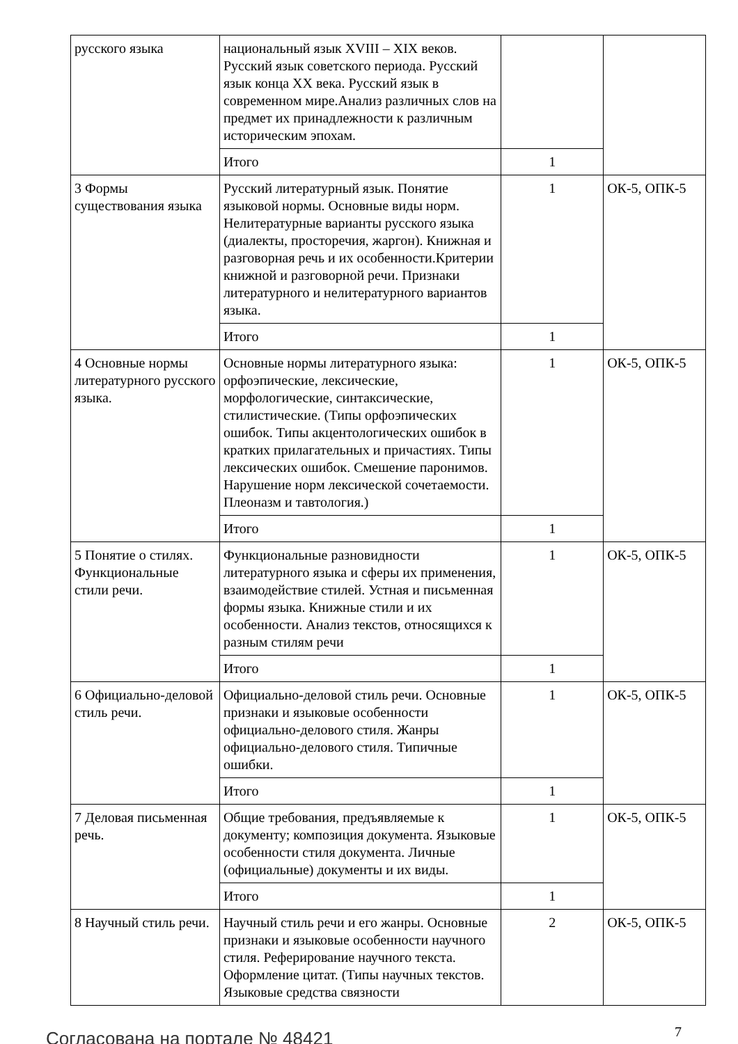| русского языка | национальный язык XVIII – XIX веков. Русский язык советского периода. Русский язык конца XX века. Русский язык в современном мире.Анализ различных слов на предмет их принадлежности к различным историческим эпохам. | | |
| | Итого | 1 | |
| 3 Формы существования языка | Русский литературный язык. Понятие языковой нормы. Основные виды норм. Нелитературные варианты русского языка (диалекты, просторечия, жаргон). Книжная и разговорная речь и их особенности.Критерии книжной и разговорной речи. Признаки литературного и нелитературного вариантов языка. | 1 | ОК-5, ОПК-5 |
| | Итого | 1 | |
| 4 Основные нормы литературного русского языка. | Основные нормы литературного языка: орфоэпические, лексические, морфологические, синтаксические, стилистические. (Типы орфоэпических ошибок. Типы акцентологических ошибок в кратких прилагательных и причастиях. Типы лексических ошибок. Смешение паронимов. Нарушение норм лексической сочетаемости. Плеоназм и тавтология.) | 1 | ОК-5, ОПК-5 |
| | Итого | 1 | |
| 5 Понятие о стилях. Функциональные стили речи. | Функциональные разновидности литературного языка и сферы их применения, взаимодействие стилей. Устная и письменная формы языка. Книжные стили и их особенности. Анализ текстов, относящихся к разным стилям речи | 1 | ОК-5, ОПК-5 |
| | Итого | 1 | |
| 6 Официально-деловой стиль речи. | Официально-деловой стиль речи. Основные признаки и языковые особенности официально-делового стиля. Жанры официально-делового стиля. Типичные ошибки. | 1 | ОК-5, ОПК-5 |
| | Итого | 1 | |
| 7 Деловая письменная речь. | Общие требования, предъявляемые к документу; композиция документа. Языковые особенности стиля документа. Личные (официальные) документы и их виды. | 1 | ОК-5, ОПК-5 |
| | Итого | 1 | |
| 8 Научный стиль речи. | Научный стиль речи и его жанры. Основные признаки и языковые особенности научного стиля. Реферирование научного текста. Оформление цитат. (Типы научных текстов. Языковые средства связности | 2 | ОК-5, ОПК-5 |
Согласована на портале № 48421 7